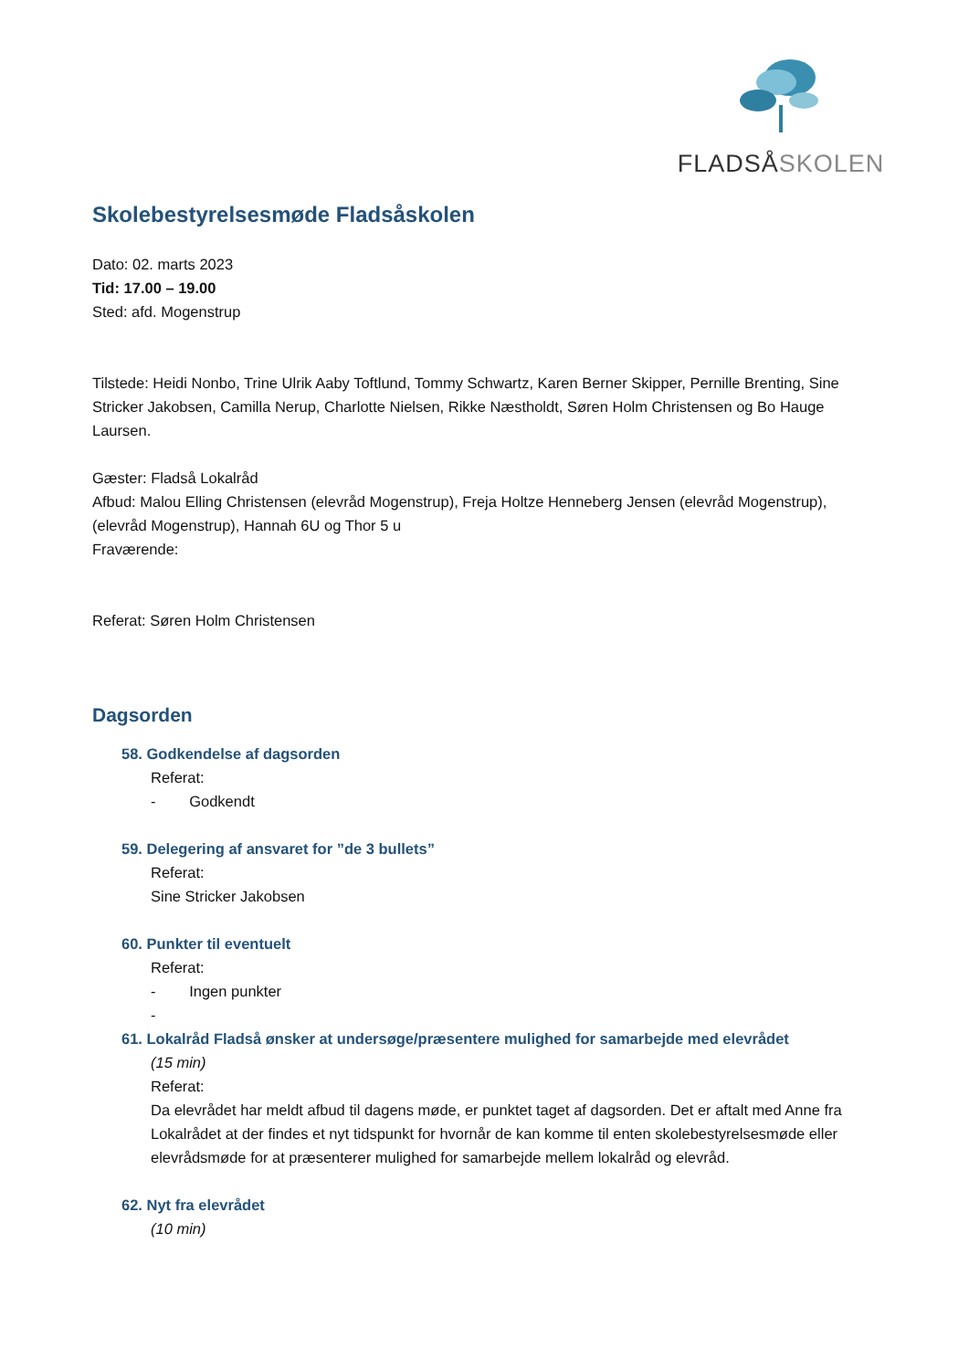FLADSÅSKOLEN
Skolebestyrelsesmøde Fladsåskolen
Dato: 02. marts 2023
Tid: 17.00 – 19.00
Sted: afd. Mogenstrup
Tilstede: Heidi Nonbo, Trine Ulrik Aaby Toftlund, Tommy Schwartz, Karen Berner Skipper, Pernille Brenting, Sine Stricker Jakobsen, Camilla Nerup, Charlotte Nielsen, Rikke Næstholdt, Søren Holm Christensen og Bo Hauge Laursen.
Gæster: Fladså Lokalråd
Afbud: Malou Elling Christensen (elevråd Mogenstrup), Freja Holtze Henneberg Jensen (elevråd Mogenstrup), (elevråd Mogenstrup), Hannah 6U og Thor 5 u
Fraværende:
Referat: Søren Holm Christensen
Dagsorden
58. Godkendelse af dagsorden
Referat:
- Godkendt
59. Delegering af ansvaret for ”de 3 bullets”
Referat:
Sine Stricker Jakobsen
60. Punkter til eventuelt
Referat:
- Ingen punkter
-
61. Lokalråd Fladså ønsker at undersøge/præsentere mulighed for samarbejde med elevrådet
(15 min)
Referat:
Da elevrådet har meldt afbud til dagens møde, er punktet taget af dagsorden. Det er aftalt med Anne fra Lokalrådet at der findes et nyt tidspunkt for hvornår de kan komme til enten skolebestyrelsesmøde eller elevrådsmøde for at præsenterer mulighed for samarbejde mellem lokalråd og elevråd.
62. Nyt fra elevrådet
(10 min)